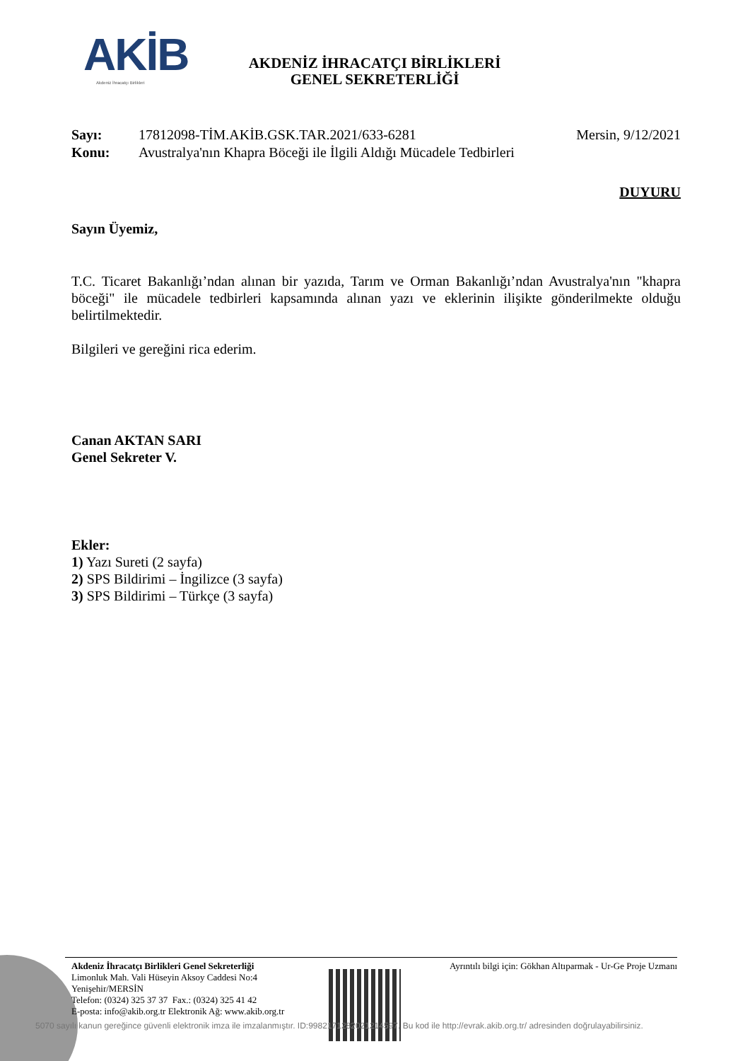AKİB
Akdeniz İhracatçı Birlikleri
AKDENİZ İHRACATÇI BİRLİKLERİ
GENEL SEKRETERLİĞİ
Sayı: 17812098-TİM.AKİB.GSK.TAR.2021/633-6281 Mersin, 9/12/2021
Konu: Avustralya'nın Khapra Böceği ile İlgili Aldığı Mücadele Tedbirleri
DUYURU
Sayın Üyemiz,
T.C. Ticaret Bakanlığı’ndan alınan bir yazıda, Tarım ve Orman Bakanlığı’ndan Avustralya'nın "khapra böceği" ile mücadele tedbirleri kapsamında alınan yazı ve eklerinin ilişikte gönderilmekte olduğu belirtilmektedir.
Bilgileri ve gereğini rica ederim.
Canan AKTAN SARI
Genel Sekreter V.
Ekler:
1) Yazı Sureti (2 sayfa)
2) SPS Bildirimi – İngilizce (3 sayfa)
3) SPS Bildirimi – Türkçe (3 sayfa)
Akdeniz İhracatçı Birlikleri Genel Sekreterliği
Limonluk Mah. Vali Hüseyin Aksoy Caddesi No:4
Yenişehir/MERSİN
Telefon: (0324) 325 37 37 Fax.: (0324) 325 41 42
E-posta: info@akib.org.tr Elektronik Ağ: www.akib.org.tr
Ayrıntılı bilgi için: Gökhan Altıparmak - Ur-Ge Proje Uzmanı
5070 sayılı kanun gereğince güvenli elektronik imza ile imzalanmıştır. ID:9982171282021214597. Bu kod ile http://evrak.akib.org.tr/ adresinden doğrulayabilirsiniz.